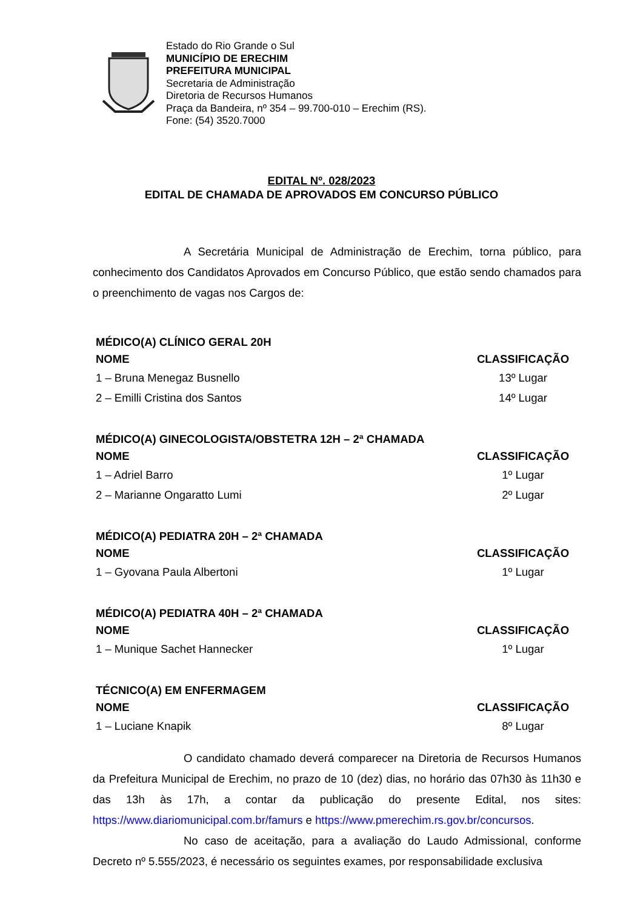Estado do Rio Grande o Sul
MUNICÍPIO DE ERECHIM
PREFEITURA MUNICIPAL
Secretaria de Administração
Diretoria de Recursos Humanos
Praça da Bandeira, nº 354 – 99.700-010 – Erechim (RS).
Fone: (54) 3520.7000
EDITAL Nº. 028/2023
EDITAL DE CHAMADA DE APROVADOS EM CONCURSO PÚBLICO
A Secretária Municipal de Administração de Erechim, torna público, para conhecimento dos Candidatos Aprovados em Concurso Público, que estão sendo chamados para o preenchimento de vagas nos Cargos de:
| MÉDICO(A) CLÍNICO GERAL 20H | |
| --- | --- |
| NOME | CLASSIFICAÇÃO |
| 1 – Bruna Menegaz Busnello | 13º Lugar |
| 2 – Emilli Cristina dos Santos | 14º Lugar |
| MÉDICO(A) GINECOLOGISTA/OBSTETRA 12H – 2ª CHAMADA | |
| --- | --- |
| NOME | CLASSIFICAÇÃO |
| 1 – Adriel Barro | 1º Lugar |
| 2 – Marianne Ongaratto Lumi | 2º Lugar |
| MÉDICO(A) PEDIATRA 20H – 2ª CHAMADA | |
| --- | --- |
| NOME | CLASSIFICAÇÃO |
| 1 – Gyovana Paula Albertoni | 1º Lugar |
| MÉDICO(A) PEDIATRA 40H – 2ª CHAMADA | |
| --- | --- |
| NOME | CLASSIFICAÇÃO |
| 1 – Munique Sachet Hannecker | 1º Lugar |
| TÉCNICO(A) EM ENFERMAGEM | |
| --- | --- |
| NOME | CLASSIFICAÇÃO |
| 1 – Luciane Knapik | 8º Lugar |
O candidato chamado deverá comparecer na Diretoria de Recursos Humanos da Prefeitura Municipal de Erechim, no prazo de 10 (dez) dias, no horário das 07h30 às 11h30 e das 13h às 17h, a contar da publicação do presente Edital, nos sites: https://www.diariomunicipal.com.br/famurs e https://www.pmerechim.rs.gov.br/concursos.
No caso de aceitação, para a avaliação do Laudo Admissional, conforme Decreto nº 5.555/2023, é necessário os seguintes exames, por responsabilidade exclusiva